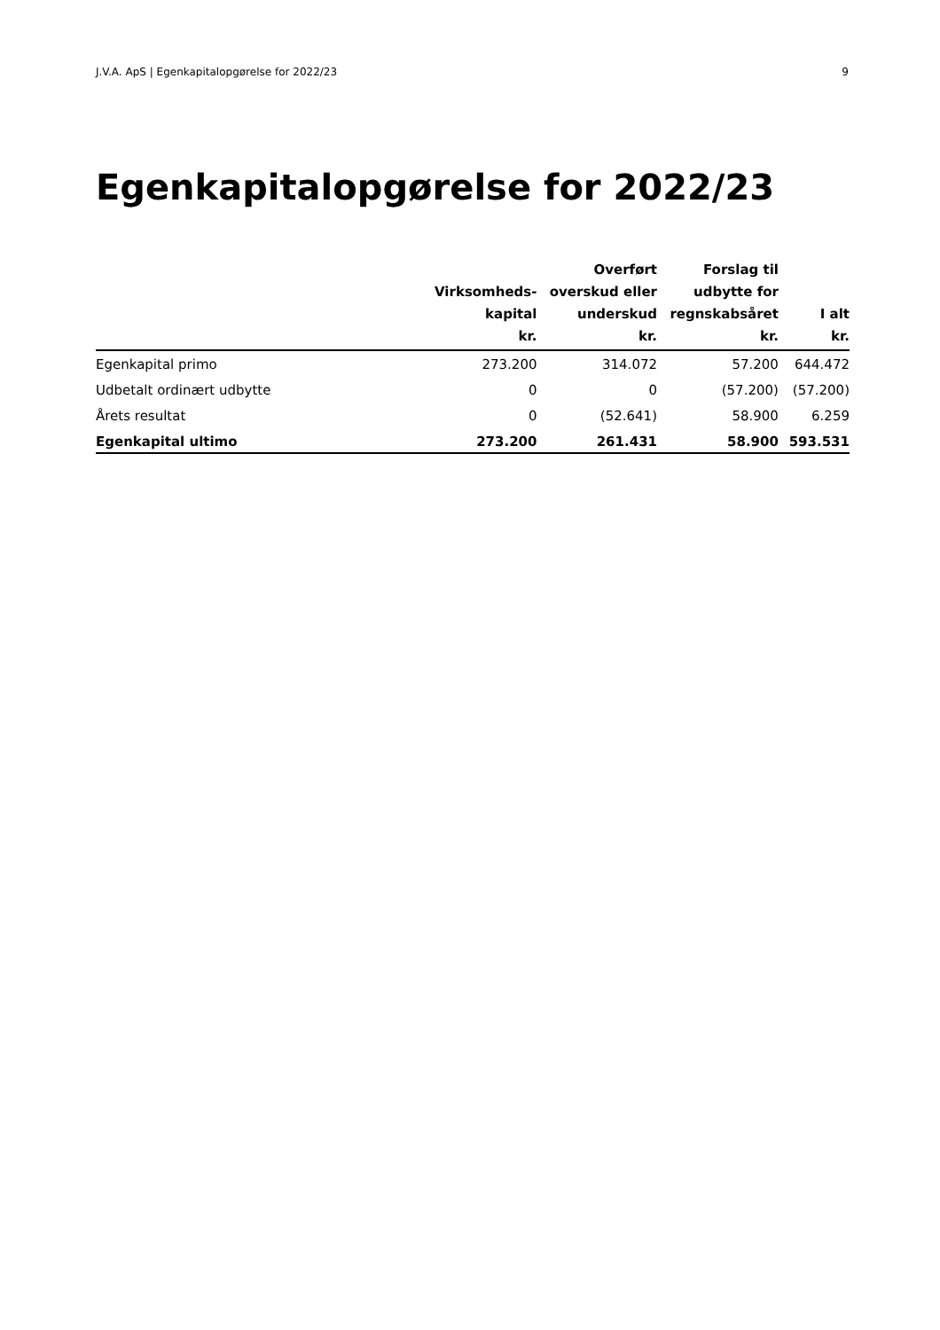J.V.A. ApS | Egenkapitalopgørelse for 2022/23 9
Egenkapitalopgørelse for 2022/23
| | Virksomheds- kapital kr. | Overført overskud eller underskud kr. | Forslag til udbytte for regnskabsåret kr. | I alt kr. |
| --- | --- | --- | --- | --- |
| Egenkapital primo | 273.200 | 314.072 | 57.200 | 644.472 |
| Udbetalt ordinært udbytte | 0 | 0 | (57.200) | (57.200) |
| Årets resultat | 0 | (52.641) | 58.900 | 6.259 |
| Egenkapital ultimo | 273.200 | 261.431 | 58.900 | 593.531 |